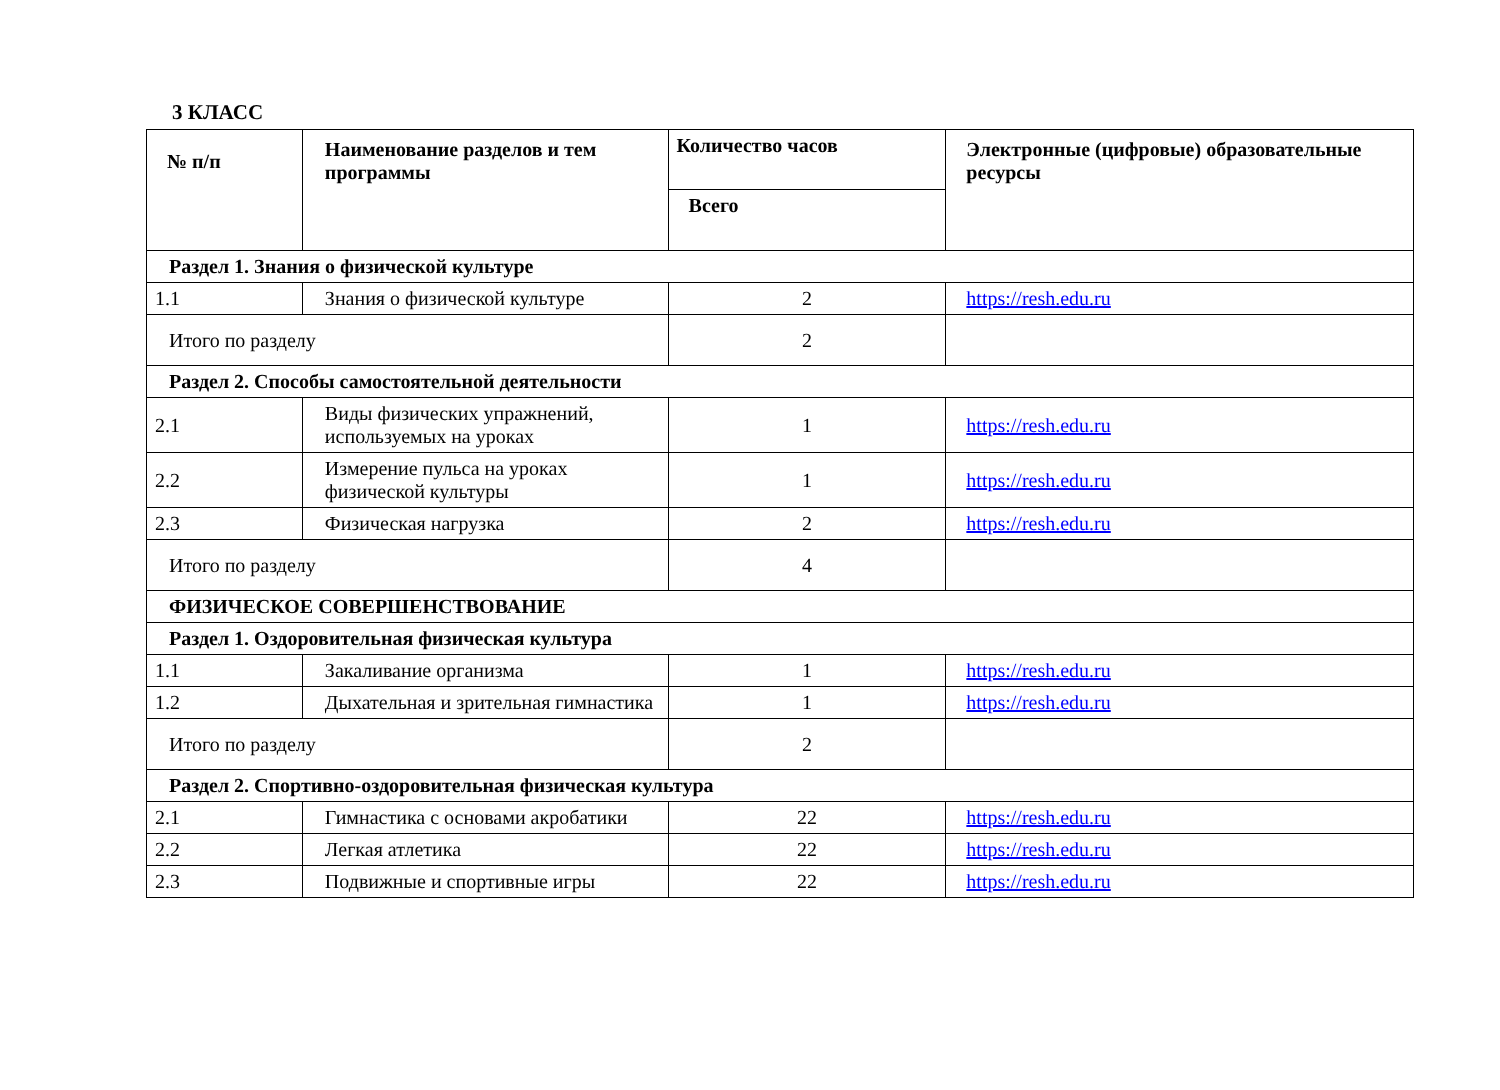3 КЛАСС
| № п/п | Наименование разделов и тем программы | Количество часов | Электронные (цифровые) образовательные ресурсы |
| --- | --- | --- | --- |
| | | Всего | |
| Раздел 1. Знания о физической культуре | | | |
| 1.1 | Знания о физической культуре | 2 | https://resh.edu.ru |
| Итого по разделу | | 2 | |
| Раздел 2. Способы самостоятельной деятельности | | | |
| 2.1 | Виды физических упражнений, используемых на уроках | 1 | https://resh.edu.ru |
| 2.2 | Измерение пульса на уроках физической культуры | 1 | https://resh.edu.ru |
| 2.3 | Физическая нагрузка | 2 | https://resh.edu.ru |
| Итого по разделу | | 4 | |
| ФИЗИЧЕСКОЕ СОВЕРШЕНСТВОВАНИЕ | | | |
| Раздел 1. Оздоровительная физическая культура | | | |
| 1.1 | Закаливание организма | 1 | https://resh.edu.ru |
| 1.2 | Дыхательная и зрительная гимнастика | 1 | https://resh.edu.ru |
| Итого по разделу | | 2 | |
| Раздел 2. Спортивно-оздоровительная физическая культура | | | |
| 2.1 | Гимнастика с основами акробатики | 22 | https://resh.edu.ru |
| 2.2 | Легкая атлетика | 22 | https://resh.edu.ru |
| 2.3 | Подвижные и спортивные игры | 22 | https://resh.edu.ru |